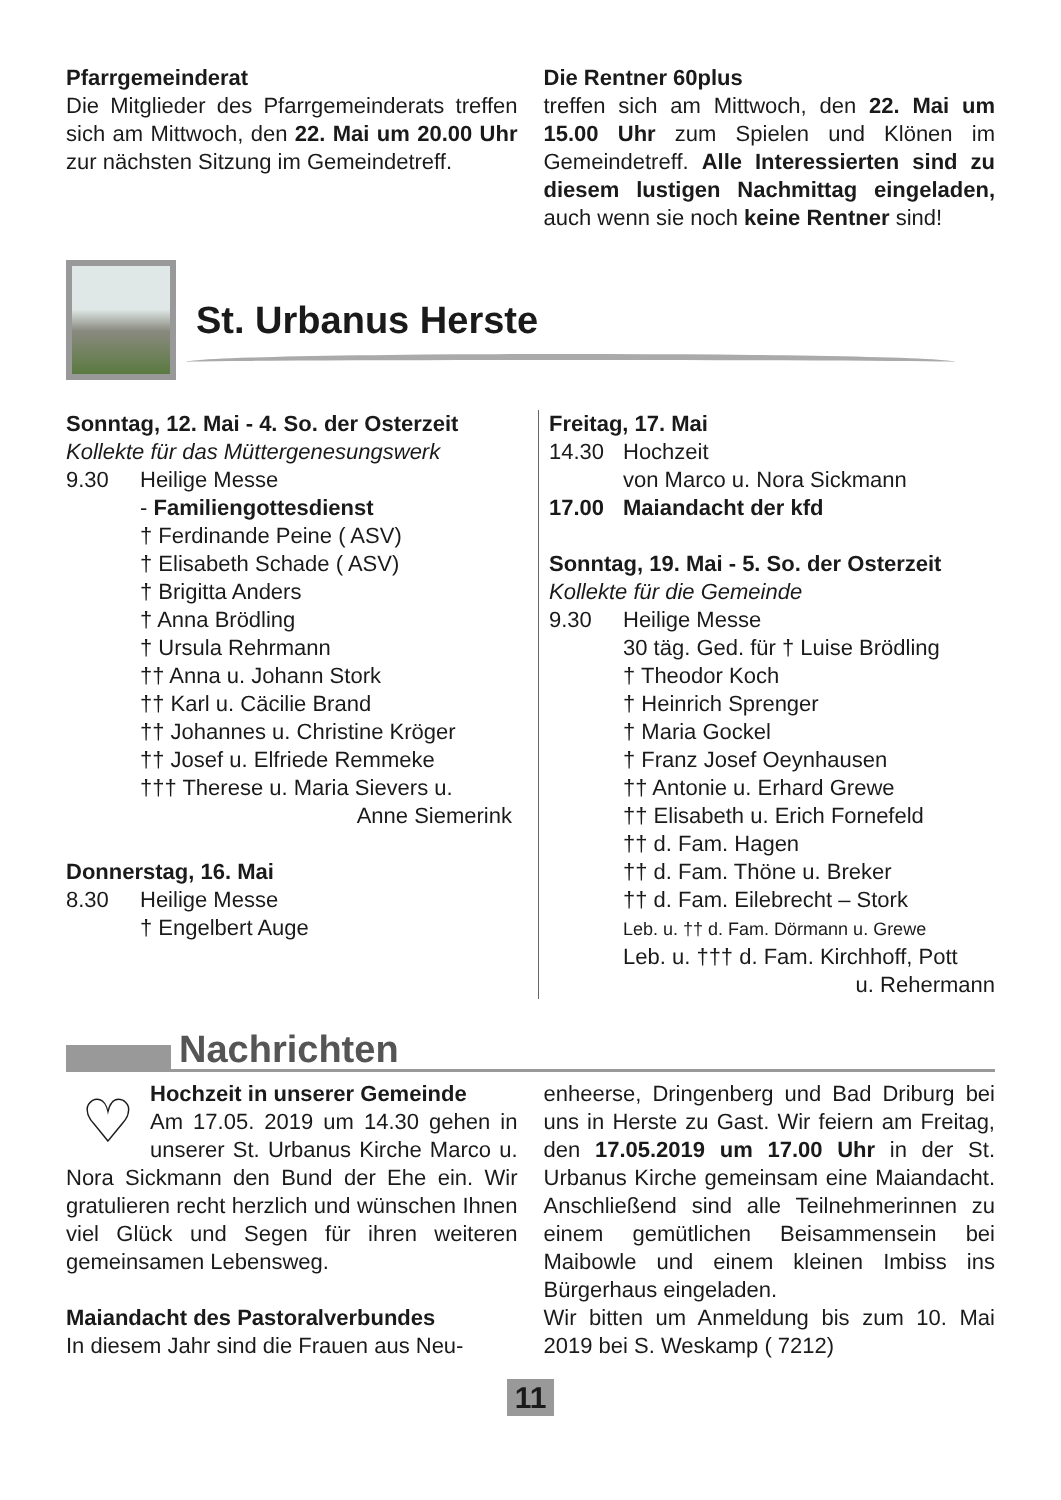Pfarrgemeinderat
Die Mitglieder des Pfarrgemeinderats treffen sich am Mittwoch, den 22. Mai um 20.00 Uhr zur nächsten Sitzung im Gemeindetreff.
Die Rentner 60plus
treffen sich am Mittwoch, den 22. Mai um 15.00 Uhr zum Spielen und Klönen im Gemeindetreff. Alle Interessierten sind zu diesem lustigen Nachmittag eingeladen, auch wenn sie noch keine Rentner sind!
St. Urbanus Herste
Sonntag, 12. Mai - 4. So. der Osterzeit
Kollekte für das Müttergenesungswerk
9.30 Heilige Messe
- Familiengottesdienst
† Ferdinande Peine ( ASV)
† Elisabeth Schade ( ASV)
† Brigitta Anders
† Anna Brödling
† Ursula Rehrmann
†† Anna u. Johann Stork
†† Karl u. Cäcilie Brand
†† Johannes u. Christine Kröger
†† Josef u. Elfriede Remmeke
††† Therese u. Maria Sievers u.
Anne Siemerink
Donnerstag, 16. Mai
8.30 Heilige Messe
† Engelbert Auge
Freitag, 17. Mai
14.30 Hochzeit
von Marco u. Nora Sickmann
17.00 Maiandacht der kfd
Sonntag, 19. Mai - 5. So. der Osterzeit
Kollekte für die Gemeinde
9.30 Heilige Messe
30 täg. Ged. für † Luise Brödling
† Theodor Koch
† Heinrich Sprenger
† Maria Gockel
† Franz Josef Oeynhausen
†† Antonie u. Erhard Grewe
†† Elisabeth u. Erich Fornefeld
†† d. Fam. Hagen
†† d. Fam. Thöne u. Breker
†† d. Fam. Eilebrecht – Stork
Leb. u. †† d. Fam. Dörmann u. Grewe
Leb. u. ††† d. Fam. Kirchhoff, Pott
u. Rehermann
Nachrichten
♡
Hochzeit in unserer Gemeinde
Am 17.05. 2019 um 14.30 gehen in unserer St. Urbanus Kirche Marco u. Nora Sickmann den Bund der Ehe ein. Wir gratulieren recht herzlich und wünschen Ihnen viel Glück und Segen für ihren weiteren gemeinsamen Lebensweg.
Maiandacht des Pastoralverbundes
In diesem Jahr sind die Frauen aus Neu-
enheerse, Dringenberg und Bad Driburg bei uns in Herste zu Gast. Wir feiern am Freitag, den 17.05.2019 um 17.00 Uhr in der St. Urbanus Kirche gemeinsam eine Maiandacht. Anschließend sind alle Teilnehmerinnen zu einem gemütlichen Beisammensein bei Maibowle und einem kleinen Imbiss ins Bürgerhaus eingeladen.
Wir bitten um Anmeldung bis zum 10. Mai 2019 bei S. Weskamp ( 7212)
11